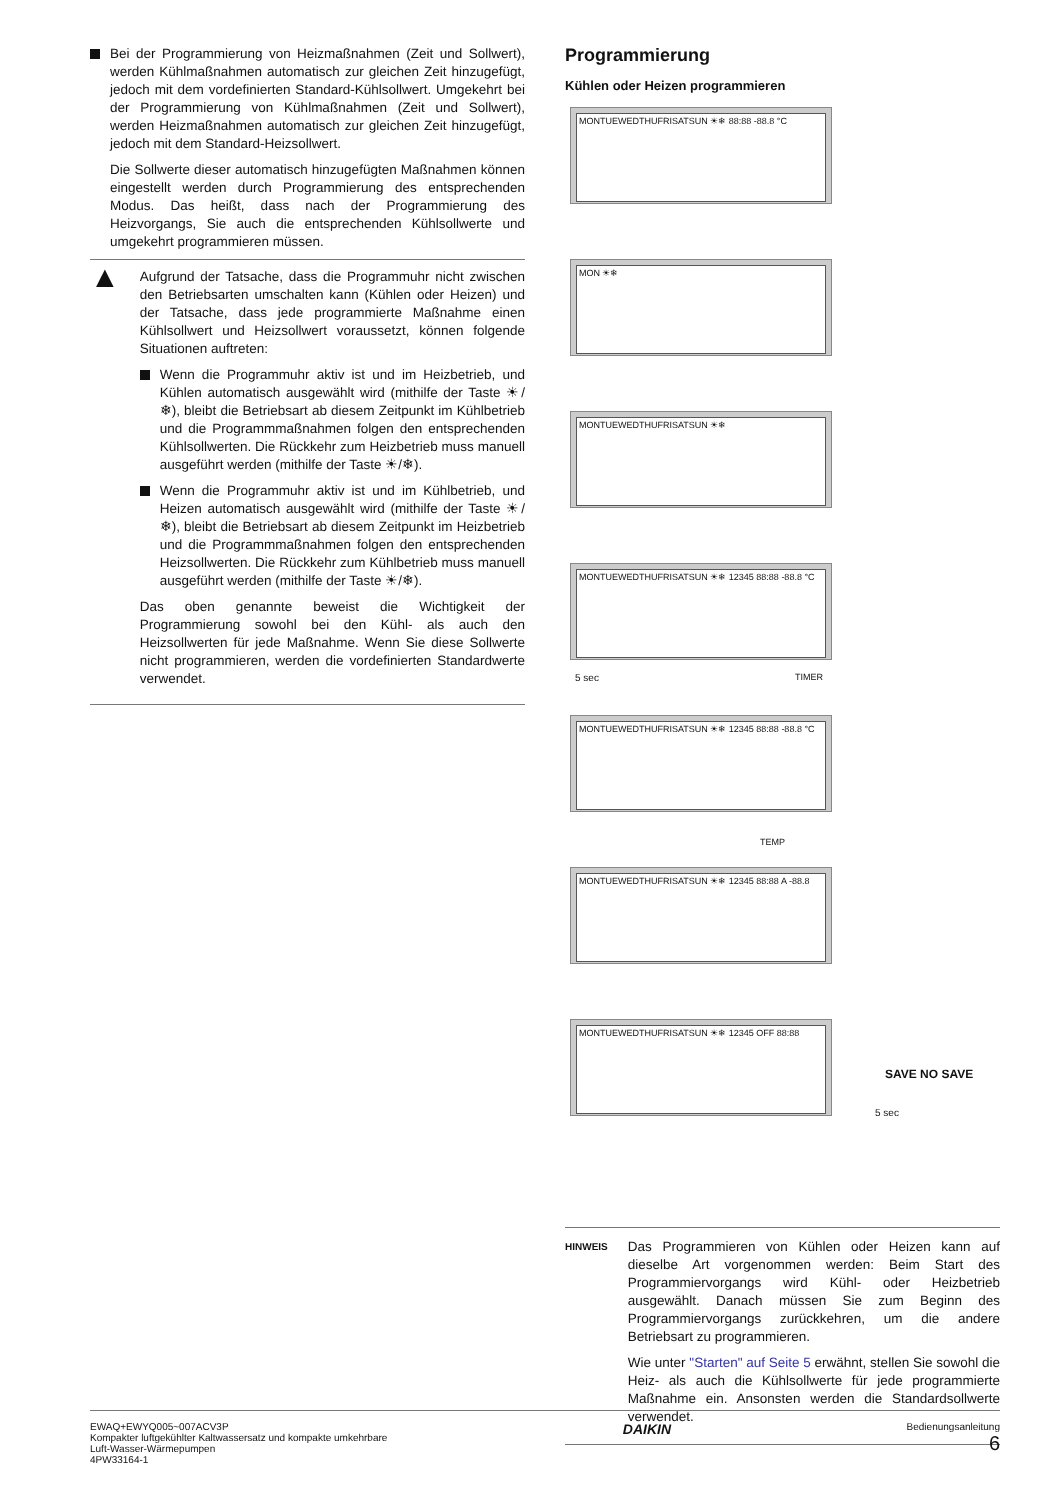Bei der Programmierung von Heizmaßnahmen (Zeit und Sollwert), werden Kühlmaßnahmen automatisch zur gleichen Zeit hinzugefügt, jedoch mit dem vordefinierten Standard-Kühlsollwert. Umgekehrt bei der Programmierung von Kühlmaßnahmen (Zeit und Sollwert), werden Heizmaßnahmen automatisch zur gleichen Zeit hinzugefügt, jedoch mit dem Standard-Heizsollwert.
Die Sollwerte dieser automatisch hinzugefügten Maßnahmen können eingestellt werden durch Programmierung des entsprechenden Modus. Das heißt, dass nach der Programmierung des Heizvorgangs, Sie auch die entsprechenden Kühlsollwerte und umgekehrt programmieren müssen.
▲
Aufgrund der Tatsache, dass die Programmuhr nicht zwischen den Betriebsarten umschalten kann (Kühlen oder Heizen) und der Tatsache, dass jede programmierte Maßnahme einen Kühlsollwert und Heizsollwert voraussetzt, können folgende Situationen auftreten:
Wenn die Programmuhr aktiv ist und im Heizbetrieb, und Kühlen automatisch ausgewählt wird (mithilfe der Taste ☀/❄), bleibt die Betriebsart ab diesem Zeitpunkt im Kühlbetrieb und die Programmmaßnahmen folgen den entsprechenden Kühlsollwerten. Die Rückkehr zum Heizbetrieb muss manuell ausgeführt werden (mithilfe der Taste ☀/❄).
Wenn die Programmuhr aktiv ist und im Kühlbetrieb, und Heizen automatisch ausgewählt wird (mithilfe der Taste ☀/❄), bleibt die Betriebsart ab diesem Zeitpunkt im Heizbetrieb und die Programmmaßnahmen folgen den entsprechenden Heizsollwerten. Die Rückkehr zum Kühlbetrieb muss manuell ausgeführt werden (mithilfe der Taste ☀/❄).
Das oben genannte beweist die Wichtigkeit der Programmierung sowohl bei den Kühl- als auch den Heizsollwerten für jede Maßnahme. Wenn Sie diese Sollwerte nicht programmieren, werden die vordefinierten Standardwerte verwendet.
Programmierung
Kühlen oder Heizen programmieren
MONTUEWEDTHUFRISATSUN ☀❄ 88:88 -88.8 °C
MON ☀❄
MONTUEWEDTHUFRISATSUN ☀❄
MONTUEWEDTHUFRISATSUN ☀❄ 12345 88:88 -88.8 °C
MONTUEWEDTHUFRISATSUN ☀❄ 12345 88:88 -88.8 °C
MONTUEWEDTHUFRISATSUN ☀❄ 12345 88:88 A -88.8
MONTUEWEDTHUFRISATSUN ☀❄ 12345 OFF 88:88
5 sec TIMER
TEMP
SAVE NO SAVE
5 sec
HINWEIS
Das Programmieren von Kühlen oder Heizen kann auf dieselbe Art vorgenommen werden: Beim Start des Programmiervorgangs wird Kühl- oder Heizbetrieb ausgewählt. Danach müssen Sie zum Beginn des Programmiervorgangs zurückkehren, um die andere Betriebsart zu programmieren.
Wie unter "Starten" auf Seite 5 erwähnt, stellen Sie sowohl die Heiz- als auch die Kühlsollwerte für jede programmierte Maßnahme ein. Ansonsten werden die Standardsollwerte verwendet.
EWAQ+EWYQ005~007ACV3P
Kompakter luftgekühlter Kaltwassersatz und kompakte umkehrbare
Luft-Wasser-Wärmepumpen
4PW33164-1
DAIKIN
Bedienungsanleitung
6